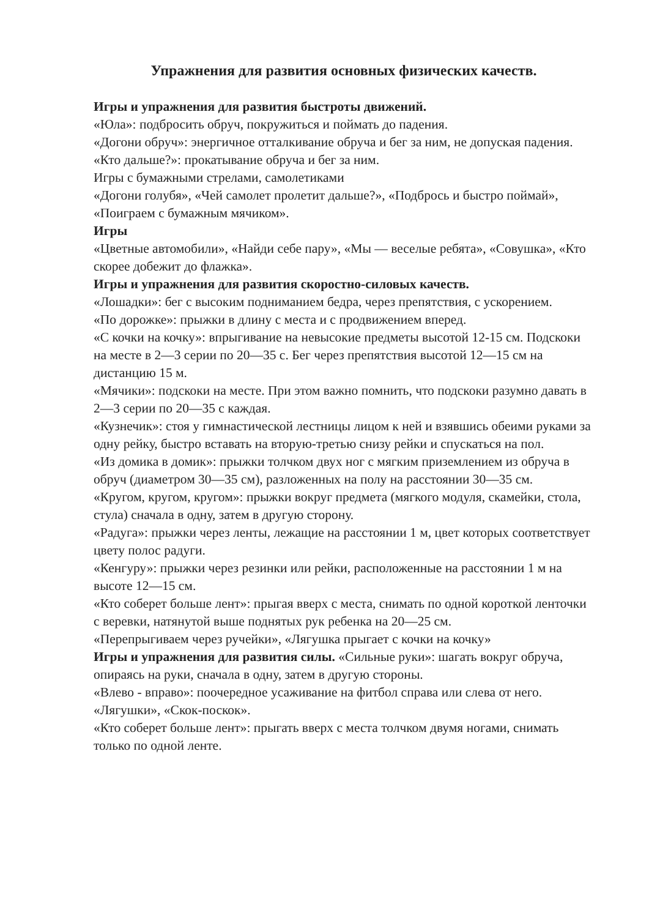Упражнения для развития основных физических качеств.
Игры и упражнения для развития быстроты движений.
«Юла»: подбросить обруч, покружиться и поймать до падения.
«Догони обруч»: энергичное отталкивание обруча и бег за ним, не допуская падения.
«Кто дальше?»: прокатывание обруча и бег за ним.
Игры с бумажными стрелами, самолетиками
«Догони голубя», «Чей самолет пролетит дальше?», «Подбрось и быстро поймай», «Поиграем с бумажным мячиком».
Игры
«Цветные автомобили», «Найди себе пару», «Мы — веселые ребята», «Совушка», «Кто скорее добежит до флажка».
Игры и упражнения для развития скоростно-силовых качеств.
«Лошадки»: бег с высоким подниманием бедра, через препятствия, с ускорением.
«По дорожке»: прыжки в длину с места и с продвижением вперед.
«С кочки на кочку»: впрыгивание на невысокие предметы высотой 12-15 см. Подскоки на месте в 2—3 серии по 20—35 с. Бег через препятствия высотой 12—15 см на дистанцию 15 м.
«Мячики»: подскоки на месте. При этом важно помнить, что подскоки разумно давать в 2—3 серии по 20—35 с каждая.
«Кузнечик»: стоя у гимнастической лестницы лицом к ней и взявшись обеими руками за одну рейку, быстро вставать на вторую-третью снизу рейки и спускаться на пол.
«Из домика в домик»: прыжки толчком двух ног с мягким приземлением из обруча в обруч (диаметром 30—35 см), разложенных на полу на расстоянии 30—35 см.
«Кругом, кругом, кругом»: прыжки вокруг предмета (мягкого модуля, скамейки, стола, стула) сначала в одну, затем в другую сторону.
«Радуга»: прыжки через ленты, лежащие на расстоянии 1 м, цвет которых соответствует цвету полос радуги.
«Кенгуру»: прыжки через резинки или рейки, расположенные на расстоянии 1 м на высоте 12—15 см.
«Кто соберет больше лент»: прыгая вверх с места, снимать по одной короткой ленточки с веревки, натянутой выше поднятых рук ребенка на 20—25 см.
«Перепрыгиваем через ручейки», «Лягушка прыгает с кочки на кочку»
Игры и упражнения для развития силы. «Сильные руки»: шагать вокруг обруча, опираясь на руки, сначала в одну, затем в другую стороны.
«Влево - вправо»: поочередное усаживание на фитбол справа или слева от него.
«Лягушки», «Скок-поскок».
«Кто соберет больше лент»: прыгать вверх с места толчком двумя ногами, снимать только по одной ленте.